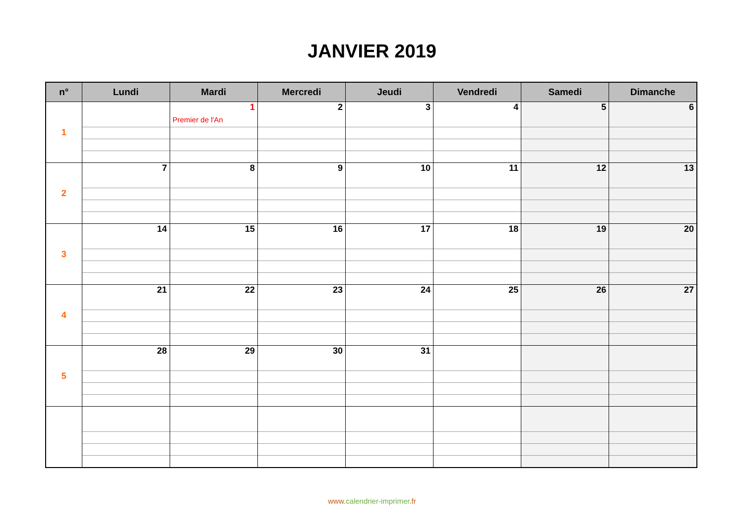JANVIER 2019
| n° | Lundi | Mardi | Mercredi | Jeudi | Vendredi | Samedi | Dimanche |
| --- | --- | --- | --- | --- | --- | --- | --- |
| 1 | | 1 Premier de l'An | 2 | 3 | 4 | 5 | 6 |
| 2 | 7 | 8 | 9 | 10 | 11 | 12 | 13 |
| 3 | 14 | 15 | 16 | 17 | 18 | 19 | 20 |
| 4 | 21 | 22 | 23 | 24 | 25 | 26 | 27 |
| 5 | 28 | 29 | 30 | 31 | | | |
www.calendrier-imprimer.fr